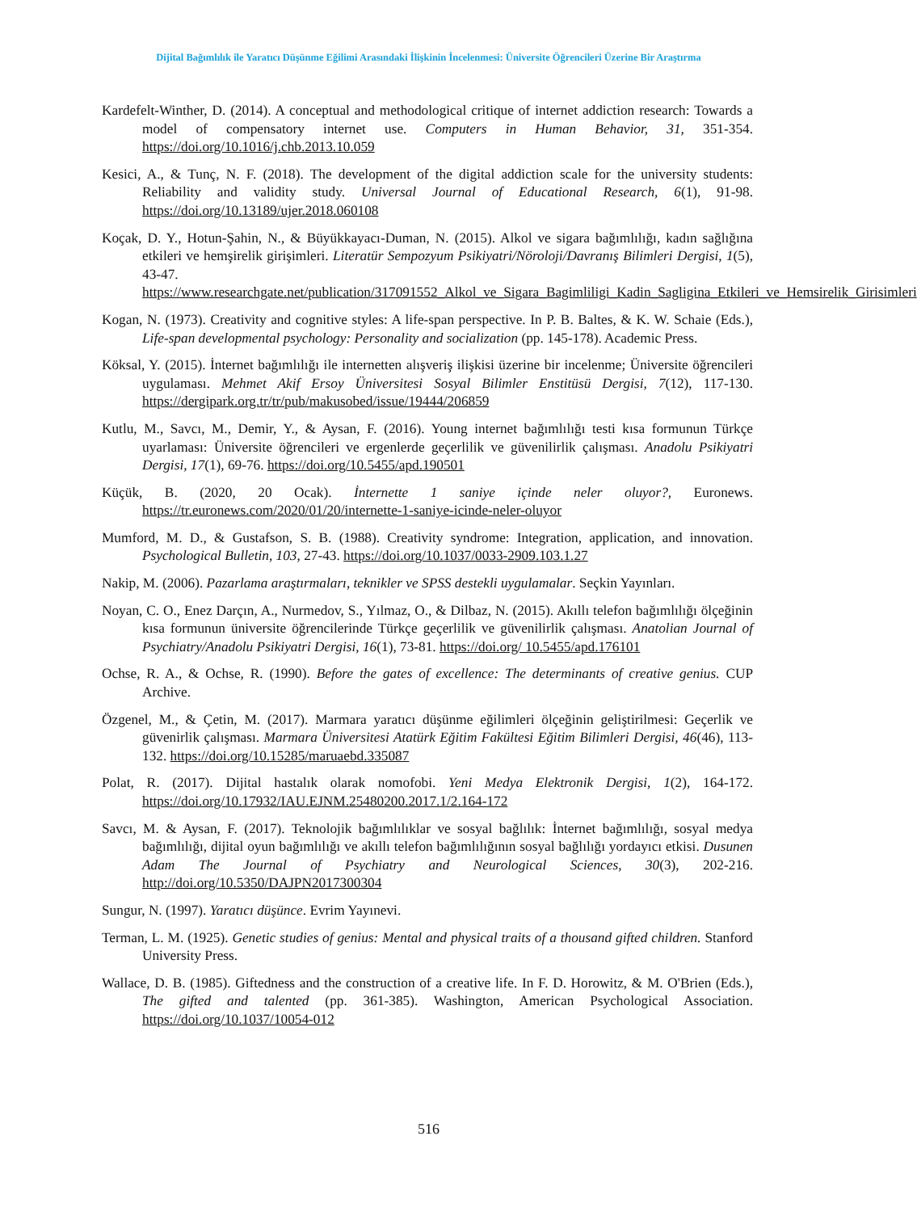Dijital Bağımlılık ile Yaratıcı Düşünme Eğilimi Arasındaki İlişkinin İncelenmesi: Üniversite Öğrencileri Üzerine Bir Araştırma
Kardefelt-Winther, D. (2014). A conceptual and methodological critique of internet addiction research: Towards a model of compensatory internet use. Computers in Human Behavior, 31, 351-354. https://doi.org/10.1016/j.chb.2013.10.059
Kesici, A., & Tunç, N. F. (2018). The development of the digital addiction scale for the university students: Reliability and validity study. Universal Journal of Educational Research, 6(1), 91-98. https://doi.org/10.13189/ujer.2018.060108
Koçak, D. Y., Hotun-Şahin, N., & Büyükkayacı-Duman, N. (2015). Alkol ve sigara bağımlılığı, kadın sağlığına etkileri ve hemşirelik girişimleri. Literatür Sempozyum Psikiyatri/Nöroloji/Davranış Bilimleri Dergisi, 1(5), 43-47. https://www.researchgate.net/publication/317091552_Alkol_ve_Sigara_Bagimliligi_Kadin_Sagligina_Etkileri_ve_Hemsirelik_Girisimleri
Kogan, N. (1973). Creativity and cognitive styles: A life-span perspective. In P. B. Baltes, & K. W. Schaie (Eds.), Life-span developmental psychology: Personality and socialization (pp. 145-178). Academic Press.
Köksal, Y. (2015). İnternet bağımlılığı ile internetten alışveriş ilişkisi üzerine bir incelenme; Üniversite öğrencileri uygulaması. Mehmet Akif Ersoy Üniversitesi Sosyal Bilimler Enstitüsü Dergisi, 7(12), 117-130. https://dergipark.org.tr/tr/pub/makusobed/issue/19444/206859
Kutlu, M., Savcı, M., Demir, Y., & Aysan, F. (2016). Young internet bağımlılığı testi kısa formunun Türkçe uyarlaması: Üniversite öğrencileri ve ergenlerde geçerlilik ve güvenilirlik çalışması. Anadolu Psikiyatri Dergisi, 17(1), 69-76. https://doi.org/10.5455/apd.190501
Küçük, B. (2020, 20 Ocak). İnternette 1 saniye içinde neler oluyor?, Euronews. https://tr.euronews.com/2020/01/20/internette-1-saniye-icinde-neler-oluyor
Mumford, M. D., & Gustafson, S. B. (1988). Creativity syndrome: Integration, application, and innovation. Psychological Bulletin, 103, 27-43. https://doi.org/10.1037/0033-2909.103.1.27
Nakip, M. (2006). Pazarlama araştırmaları, teknikler ve SPSS destekli uygulamalar. Seçkin Yayınları.
Noyan, C. O., Enez Darçın, A., Nurmedov, S., Yılmaz, O., & Dilbaz, N. (2015). Akıllı telefon bağımlılığı ölçeğinin kısa formunun üniversite öğrencilerinde Türkçe geçerlilik ve güvenilirlik çalışması. Anatolian Journal of Psychiatry/Anadolu Psikiyatri Dergisi, 16(1), 73-81. https://doi.org/ 10.5455/apd.176101
Ochse, R. A., & Ochse, R. (1990). Before the gates of excellence: The determinants of creative genius. CUP Archive.
Özgenel, M., & Çetin, M. (2017). Marmara yaratıcı düşünme eğilimleri ölçeğinin geliştirilmesi: Geçerlik ve güvenirlik çalışması. Marmara Üniversitesi Atatürk Eğitim Fakültesi Eğitim Bilimleri Dergisi, 46(46), 113-132. https://doi.org/10.15285/maruaebd.335087
Polat, R. (2017). Dijital hastalık olarak nomofobi. Yeni Medya Elektronik Dergisi, 1(2), 164-172. https://doi.org/10.17932/IAU.EJNM.25480200.2017.1/2.164-172
Savcı, M. & Aysan, F. (2017). Teknolojik bağımlılıklar ve sosyal bağlılık: İnternet bağımlılığı, sosyal medya bağımlılığı, dijital oyun bağımlılığı ve akıllı telefon bağımlılığının sosyal bağlılığı yordayıcı etkisi. Dusunen Adam The Journal of Psychiatry and Neurological Sciences, 30(3), 202-216. http://doi.org/10.5350/DAJPN2017300304
Sungur, N. (1997). Yaratıcı düşünce. Evrim Yayınevi.
Terman, L. M. (1925). Genetic studies of genius: Mental and physical traits of a thousand gifted children. Stanford University Press.
Wallace, D. B. (1985). Giftedness and the construction of a creative life. In F. D. Horowitz, & M. O'Brien (Eds.), The gifted and talented (pp. 361-385). Washington, American Psychological Association. https://doi.org/10.1037/10054-012
516